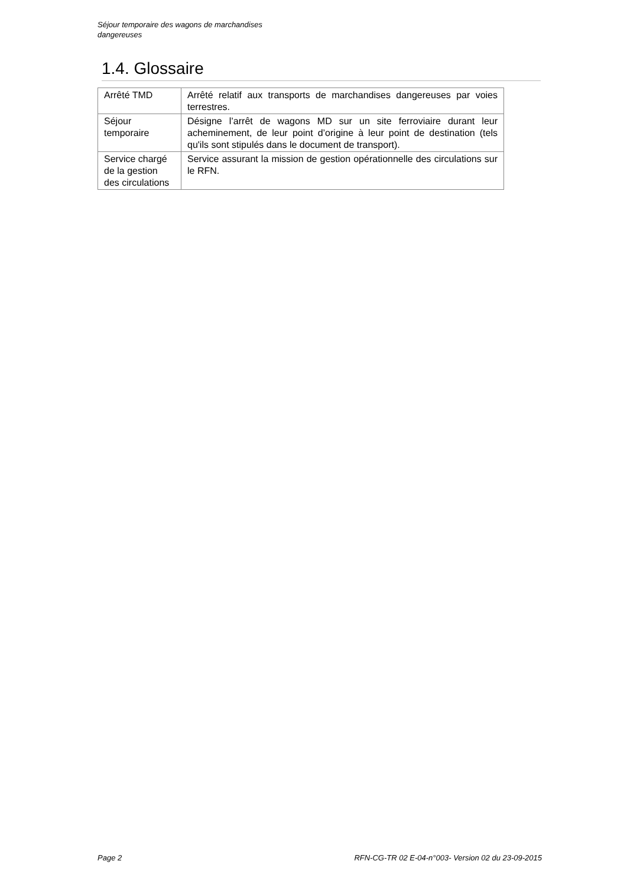Séjour temporaire des wagons de marchandises dangereuses
1.4. Glossaire
| Arrêté TMD | Arrêté relatif aux transports de marchandises dangereuses par voies terrestres. |
| Séjour temporaire | Désigne l’arrêt de wagons MD sur un site ferroviaire durant leur acheminement, de leur point d’origine à leur point de destination (tels qu'ils sont stipulés dans le document de transport). |
| Service chargé de la gestion des circulations | Service assurant la mission de gestion opérationnelle des circulations sur le RFN. |
Page 2 RFN-CG-TR 02 E-04-n°003- Version 02 du 23-09-2015